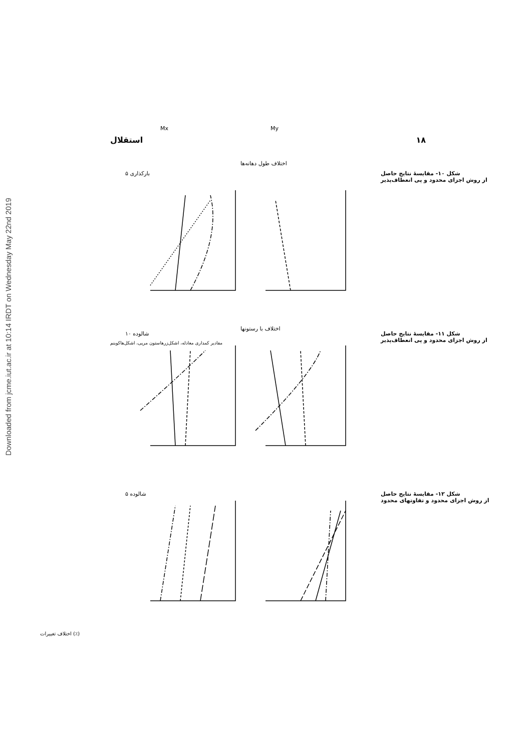Downloaded from jcme.iut.ac.ir at 10:14 IRDT on Wednesday May 22nd 2019
استقلال ۱۸
باركذارى ۵
شالوده ۱۰
شالوده ۵
Mx My
اختلاف طول دهانه‌ها
اختلاف با رستونها
اختلاف تغییرات (٪)
مقادیر کمداری معادله، اشکل‌زرهاستون مرپی، اشکل‌هاکوینم
شکل ۱۰- مقایسهٔ نتایج حاصل
از روش اجزای محدود و پی انعطاف‌پذیر
شکل ۱۱- مقایسهٔ نتایج حاصل
از روش اجزای محدود و پی انعطاف‌پذیر
شکل ۱۲- مقایسهٔ نتایج حاصل
از روش اجزای محدود و تفاوتهای محدود